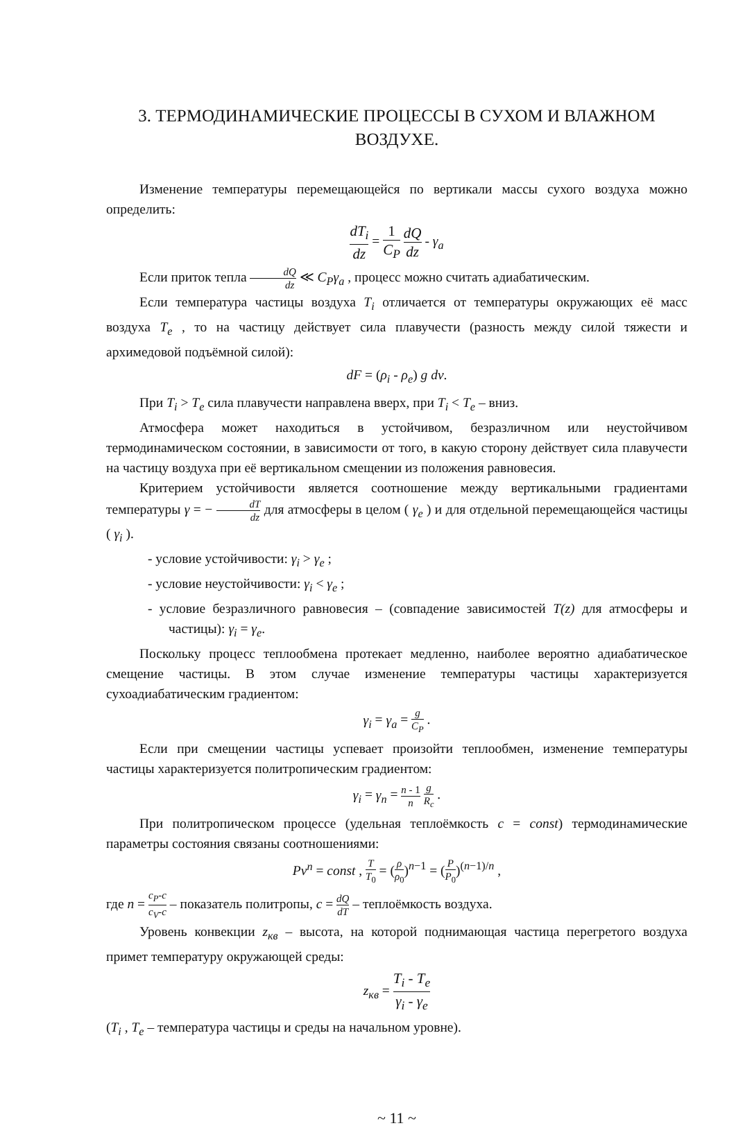3. ТЕРМОДИНАМИЧЕСКИЕ ПРОЦЕССЫ В СУХОМ И ВЛАЖНОМ ВОЗДУХЕ.
Изменение температуры перемещающейся по вертикали массы сухого воздуха можно определить:
dT<sub>i</sub> dz = 1 C<sub>P</sub> dQ dz - γ<sub>a</sub>
Если приток тепла dQ dz ≪ C<sub>P</sub>γ<sub>a</sub> , процесс можно считать адиабатическим.
Если температура частицы воздуха T<sub>i</sub> отличается от температуры окружающих её масс воздуха T<sub>e</sub> , то на частицу действует сила плавучести (разность между силой тяжести и архимедовой подъёмной силой):
dF = (ρ<sub>i</sub> - ρ<sub>e</sub>) g dv.
При T<sub>i</sub> > T<sub>e</sub> сила плавучести направлена вверх, при T<sub>i</sub> < T<sub>e</sub> – вниз.
Атмосфера может находиться в устойчивом, безразличном или неустойчивом термодинамическом состоянии, в зависимости от того, в какую сторону действует сила плавучести на частицу воздуха при её вертикальном смещении из положения равновесия.
Критерием устойчивости является соотношение между вертикальными градиентами температуры γ = − dT dz для атмосферы в целом ( γ<sub>e</sub> ) и для отдельной перемещающейся частицы ( γ<sub>i</sub> ).
- условие устойчивости: γ<sub>i</sub> > γ<sub>e</sub> ;
- условие неустойчивости: γ<sub>i</sub> < γ<sub>e</sub> ;
- условие безразличного равновесия – (совпадение зависимостей T(z) для атмосферы и частицы): γ<sub>i</sub> = γ<sub>e</sub>.
Поскольку процесс теплообмена протекает медленно, наиболее вероятно адиабатическое смещение частицы. В этом случае изменение температуры частицы характеризуется сухоадиабатическим градиентом:
γ<sub>i</sub> = γ<sub>a</sub> = g C<sub>P</sub> .
Если при смещении частицы успевает произойти теплообмен, изменение температуры частицы характеризуется политропическим градиентом:
γ<sub>i</sub> = γ<sub>n</sub> = n - 1 n g R<sub>c</sub> .
При политропическом процессе (удельная теплоёмкость c = const) термодинамические параметры состояния связаны соотношениями:
Pv<sup>n</sup> = const , T T<sub>0</sub> = (ρ ρ<sub>0</sub>)<sup>n−1</sup> = (P P<sub>0</sub>)<sup>(n−1)/n</sup> ,
где n = c<sub>P</sub>-c c<sub>V</sub>-c – показатель политропы, c = dQ dT – теплоёмкость воздуха.
Уровень конвекции z<sub>кв</sub> – высота, на которой поднимающая частица перегретого воздуха примет температуру окружающей среды:
z<sub>кв</sub> = T<sub>i</sub> - T<sub>e</sub> γ<sub>i</sub> - γ<sub>e</sub>
(T<sub>i</sub> , T<sub>e</sub> – температура частицы и среды на начальном уровне).
~ 11 ~